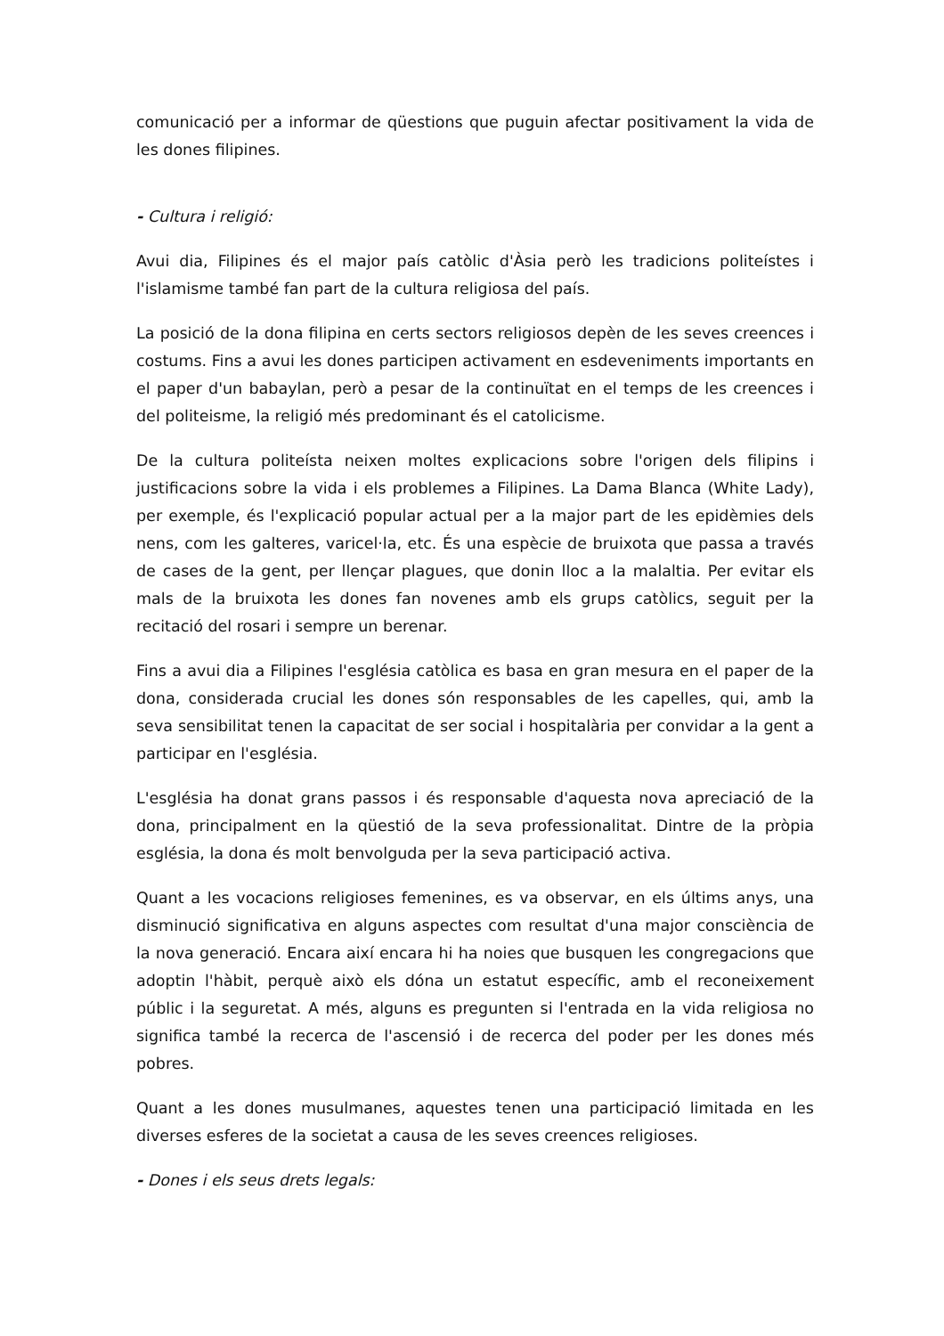comunicació per a informar de qüestions que puguin afectar positivament la vida de les dones filipines.
- Cultura i religió:
Avui dia, Filipines és el major país catòlic d'Àsia però les tradicions politeístes i l'islamisme també fan part de la cultura religiosa del país.
La posició de la dona filipina en certs sectors religiosos depèn de les seves creences i costums. Fins a avui les dones participen activament en esdeveniments importants en el paper d'un babaylan, però a pesar de la continuïtat en el temps de les creences i del politeisme, la religió més predominant és el catolicisme.
De la cultura politeísta neixen moltes explicacions sobre l'origen dels filipins i justificacions sobre la vida i els problemes a Filipines. La Dama Blanca (White Lady), per exemple, és l'explicació popular actual per a la major part de les epidèmies dels nens, com les galteres, varicel·la, etc. És una espècie de bruixota que passa a través de cases de la gent, per llençar plagues, que donin lloc a la malaltia. Per evitar els mals de la bruixota les dones fan novenes amb els grups catòlics, seguit per la recitació del rosari i sempre un berenar.
Fins a avui dia a Filipines l'església catòlica es basa en gran mesura en el paper de la dona, considerada crucial les dones són responsables de les capelles, qui, amb la seva sensibilitat tenen la capacitat de ser social i hospitalària per convidar a la gent a participar en l'església.
L'església ha donat grans passos i és responsable d'aquesta nova apreciació de la dona, principalment en la qüestió de la seva professionalitat. Dintre de la pròpia església, la dona és molt benvolguda per la seva participació activa.
Quant a les vocacions religioses femenines, es va observar, en els últims anys, una disminució significativa en alguns aspectes com resultat d'una major consciència de la nova generació. Encara així encara hi ha noies que busquen les congregacions que adoptin l'hàbit, perquè això els dóna un estatut específic, amb el reconeixement públic i la seguretat. A més, alguns es pregunten si l'entrada en la vida religiosa no significa també la recerca de l'ascensió i de recerca del poder per les dones més pobres.
Quant a les dones musulmanes, aquestes tenen una participació limitada en les diverses esferes de la societat a causa de les seves creences religioses.
- Dones i els seus drets legals: